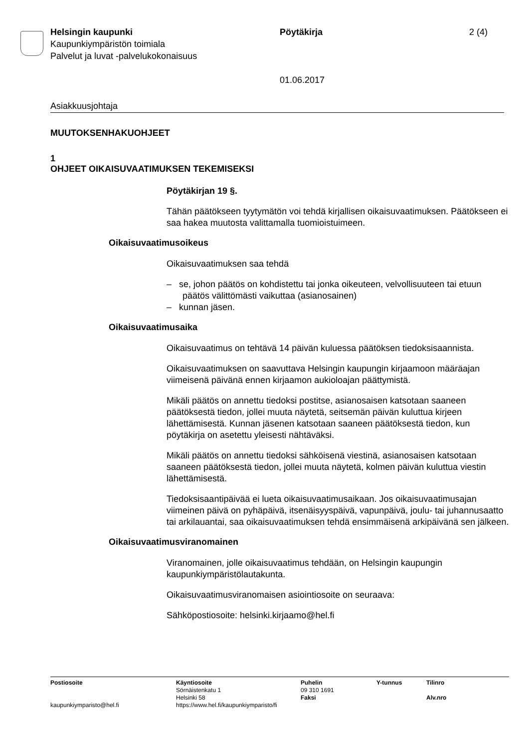Helsingin kaupunki
Kaupunkiympäristön toimiala
Palvelut ja luvat -palvelukokonaisuus
Pöytäkirja
01.06.2017
2 (4)
Asiakkuusjohtaja
MUUTOKSENHAKUOHJEET
1
OHJEET OIKAISUVAATIMUKSEN TEKEMISEKSI
Pöytäkirjan 19 §.
Tähän päätökseen tyytymätön voi tehdä kirjallisen oikaisuvaatimuksen. Päätökseen ei saa hakea muutosta valittamalla tuomioistuimeen.
Oikaisuvaatimusoikeus
Oikaisuvaatimuksen saa tehdä
– se, johon päätös on kohdistettu tai jonka oikeuteen, velvollisuuteen tai etuun päätös välittömästi vaikuttaa (asianosainen)
– kunnan jäsen.
Oikaisuvaatimusaika
Oikaisuvaatimus on tehtävä 14 päivän kuluessa päätöksen tiedoksisaannista.
Oikaisuvaatimuksen on saavuttava Helsingin kaupungin kirjaamoon määräajan viimeisenä päivänä ennen kirjaamon aukioloajan päättymistä.
Mikäli päätös on annettu tiedoksi postitse, asianosaisen katsotaan saaneen päätöksestä tiedon, jollei muuta näytetä, seitsemän päivän kuluttua kirjeen lähettämisestä. Kunnan jäsenen katsotaan saaneen päätöksestä tiedon, kun pöytäkirja on asetettu yleisesti nähtäväksi.
Mikäli päätös on annettu tiedoksi sähköisenä viestinä, asianosaisen katsotaan saaneen päätöksestä tiedon, jollei muuta näytetä, kolmen päivän kuluttua viestin lähettämisestä.
Tiedoksisaantipäivää ei lueta oikaisuvaatimusaikaan. Jos oikaisuvaatimusajan viimeinen päivä on pyhäpäivä, itsenäisyyspäivä, vapunpäivä, joulu- tai juhannusaatto tai arkilauantai, saa oikaisuvaatimuksen tehdä ensimmäisenä arkipäivänä sen jälkeen.
Oikaisuvaatimusviranomainen
Viranomainen, jolle oikaisuvaatimus tehdään, on Helsingin kaupungin kaupunkiympäristölautakunta.
Oikaisuvaatimusviranomaisen asiointiosoite on seuraava:
Sähköpostiosoite: helsinki.kirjaamo@hel.fi
Postiosoite
kaupunkiymparisto@hel.fi
Käyntiosoite
Sörnäistenkatu 1
Helsinki 58
https://www.hel.fi/kaupunkiymparisto/fi
Puhelin
09 310 1691
Faksi
Y-tunnus Tilinro
Alv.nro